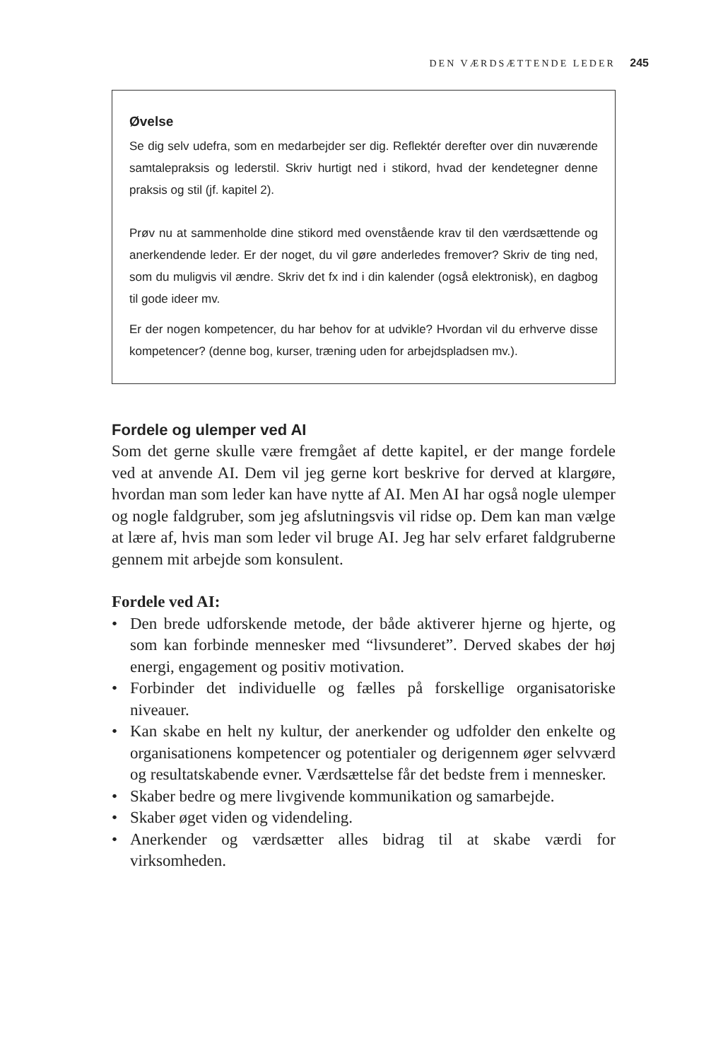DEN VÆRDSÆTTENDE LEDER 245
Øvelse
Se dig selv udefra, som en medarbejder ser dig. Reflektér derefter over din nuværende samtalepraksis og lederstil. Skriv hurtigt ned i stikord, hvad der kendetegner denne praksis og stil (jf. kapitel 2).
Prøv nu at sammenholde dine stikord med ovenstående krav til den værdsættende og anerkendende leder. Er der noget, du vil gøre anderledes fremover? Skriv de ting ned, som du muligvis vil ændre. Skriv det fx ind i din kalender (også elektronisk), en dagbog til gode ideer mv.
Er der nogen kompetencer, du har behov for at udvikle? Hvordan vil du erhverve disse kompetencer? (denne bog, kurser, træning uden for arbejdspladsen mv.).
Fordele og ulemper ved AI
Som det gerne skulle være fremgået af dette kapitel, er der mange fordele ved at anvende AI. Dem vil jeg gerne kort beskrive for derved at klargøre, hvordan man som leder kan have nytte af AI. Men AI har også nogle ulemper og nogle faldgruber, som jeg afslutningsvis vil ridse op. Dem kan man vælge at lære af, hvis man som leder vil bruge AI. Jeg har selv erfaret faldgruberne gennem mit arbejde som konsulent.
Fordele ved AI:
• Den brede udforskende metode, der både aktiverer hjerne og hjerte, og som kan forbinde mennesker med “livsunderet”. Derved skabes der høj energi, engagement og positiv motivation.
• Forbinder det individuelle og fælles på forskellige organisatoriske niveauer.
• Kan skabe en helt ny kultur, der anerkender og udfolder den enkelte og organisationens kompetencer og potentialer og derigennem øger selvværd og resultatskabende evner. Værdsættelse får det bedste frem i mennesker.
• Skaber bedre og mere livgivende kommunikation og samarbejde.
• Skaber øget viden og videndeling.
• Anerkender og værdsætter alles bidrag til at skabe værdi for virksomheden.